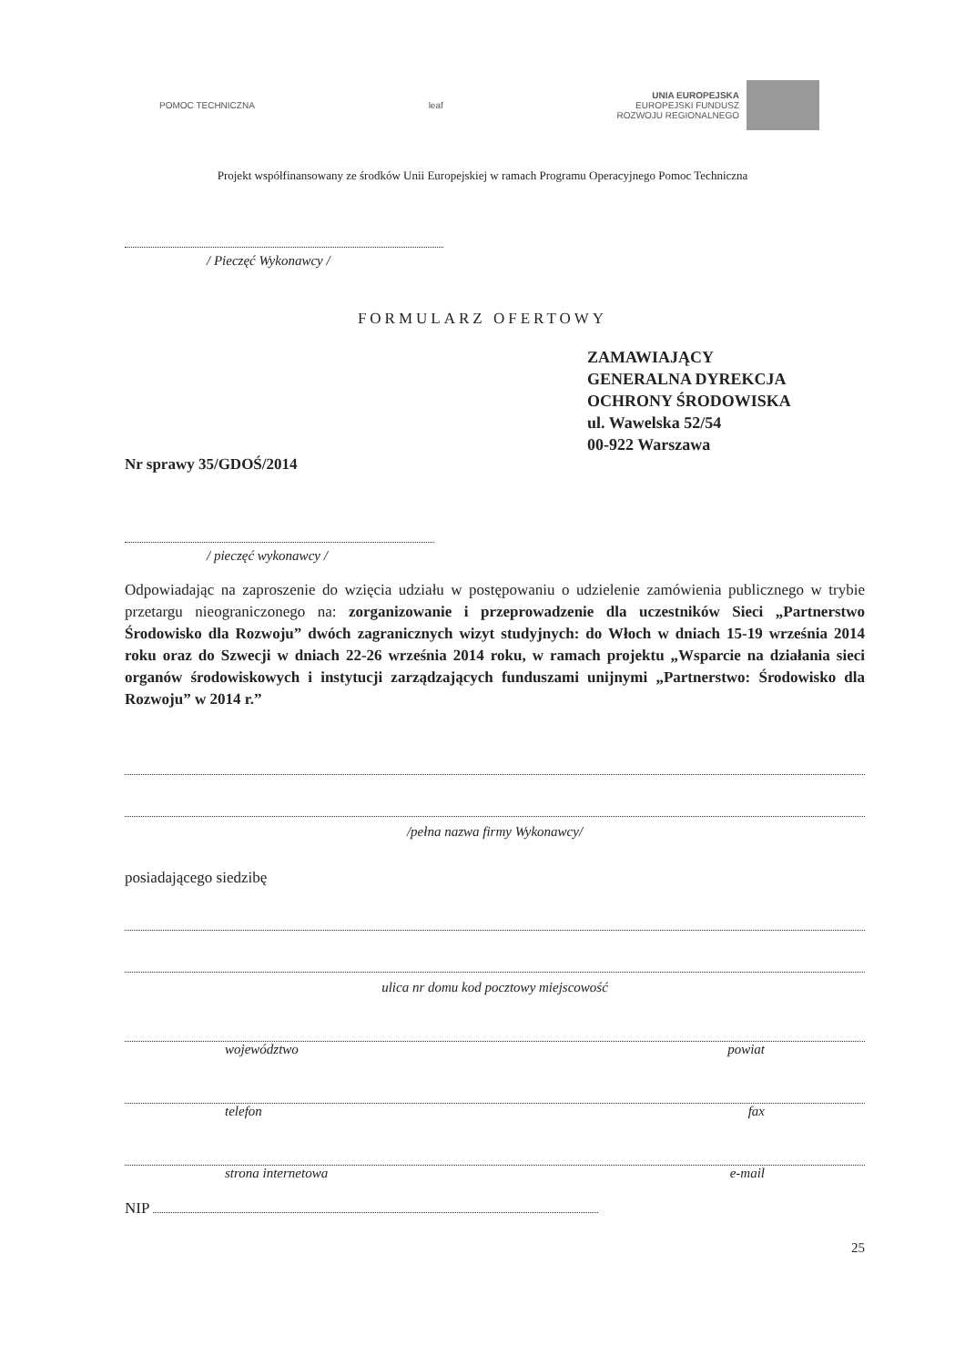POMOC TECHNICZNA leaf
UNIA EUROPEJSKA
EUROPEJSKI FUNDUSZ
ROZWOJU REGIONALNEGO
Projekt współfinansowany ze środków Unii Europejskiej w ramach Programu Operacyjnego Pomoc Techniczna
/ Pieczęć Wykonawcy /
FORMULARZ OFERTOWY
ZAMAWIAJĄCY
GENERALNA DYREKCJA
OCHRONY ŚRODOWISKA
ul. Wawelska 52/54
00-922 Warszawa
Nr sprawy 35/GDOŚ/2014
/ pieczęć wykonawcy /
Odpowiadając na zaproszenie do wzięcia udziału w postępowaniu o udzielenie zamówienia publicznego w trybie przetargu nieograniczonego na: zorganizowanie i przeprowadzenie dla uczestników Sieci „Partnerstwo Środowisko dla Rozwoju” dwóch zagranicznych wizyt studyjnych: do Włoch w dniach 15-19 września 2014 roku oraz do Szwecji w dniach 22-26 września 2014 roku, w ramach projektu „Wsparcie na działania sieci organów środowiskowych i instytucji zarządzających funduszami unijnymi „Partnerstwo: Środowisko dla Rozwoju” w 2014 r.”
/pełna nazwa firmy Wykonawcy/
posiadającego siedzibę
ulica nr domu kod pocztowy miejscowość
województwo powiat
telefon fax
strona internetowa e-mail
NIP
25